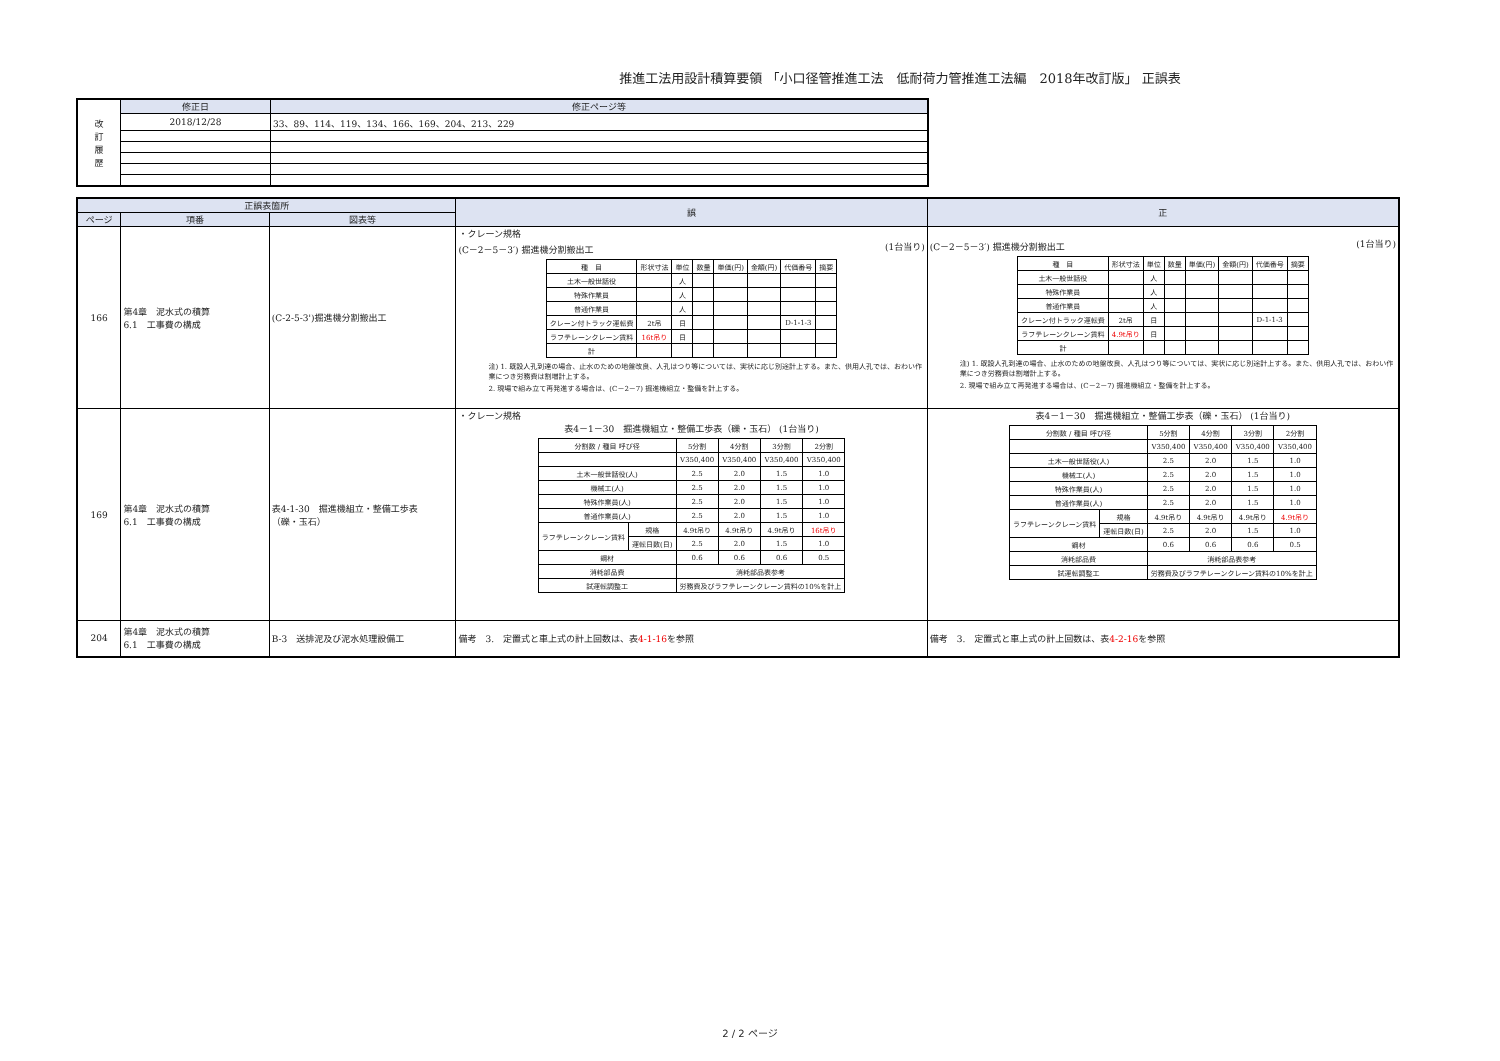推進工法用設計積算要領 「小口径管推進工法　低耐荷力管推進工法編　2018年改訂版」 正誤表
| 改 訂 履 歴 | 修正日 | 修正ページ等 |
| | 2018/12/28 | 33、89、114、119、134、166、169、204、213、229 |
| 正誤表箇所 | | | 誤 | 正 |
| --- | --- | --- | --- | --- |
| ページ | 項番 | 図表等 | | |
| 166 | 第4章 泥水式の積算 6.1 工事費の構成 | (C-2-5-3')掘進機分割搬出工 | ・クレーン規格 (C－2－5－3′) 掘進機分割搬出工 (1台当り) / 種 目 / 形状寸法 / 単位 / 数量 / 単価(円) / 金額(円) / 代価番号 / 摘要 / / 土木一般世話役 / / 人 / / / / / / / 特殊作業員 / / 人 / / / / / / / 普通作業員 / / 人 / / / / / / / クレーン付トラック運転費 / 2t吊 / 日 / / / / D-1-1-3 / / / ラフテレーンクレーン賃料 / 16t吊り / 日 / / / / / / / 計 / / / / / / / / 注) 1. 既設人孔到達の場合、止水のための地盤改良、人孔はつり等については、実状に応じ別途計上する。また、供用人孔では、おわい作業につき労務費は割増計上する。 2. 現場で組み立て再発進する場合は、(C－2－7) 掘進機組立・整備を計上する。 | (C－2－5－3′) 掘進機分割搬出工 (1台当り) / 種 目 / 形状寸法 / 単位 / 数量 / 単価(円) / 金額(円) / 代価番号 / 摘要 / / 土木一般世話役 / / 人 / / / / / / / 特殊作業員 / / 人 / / / / / / / 普通作業員 / / 人 / / / / / / / クレーン付トラック運転費 / 2t吊 / 日 / / / / D-1-1-3 / / / ラフテレーンクレーン賃料 / 4.9t吊り / 日 / / / / / / / 計 / / / / / / / / 注) 1. 既設人孔到達の場合、止水のための地盤改良、人孔はつり等については、実状に応じ別途計上する。また、供用人孔では、おわい作業につき労務費は割増計上する。 2. 現場で組み立て再発進する場合は、(C－2－7) 掘進機組立・整備を計上する。 |
| 169 | 第4章 泥水式の積算 6.1 工事費の構成 | 表4-1-30 掘進機組立・整備工歩表 （礫・玉石） | ・クレーン規格 表4－1－30 掘進機組立・整備工歩表（礫・玉石） (1台当り) / 分割数 / 種目 呼び径 / / 5分割 / 4分割 / 3分割 / 2分割 / / / / V350,400 / V350,400 / V350,400 / V350,400 / / 土木一般世話役(人) / / 2.5 / 2.0 / 1.5 / 1.0 / / 機械工(人) / / 2.5 / 2.0 / 1.5 / 1.0 / / 特殊作業員(人) / / 2.5 / 2.0 / 1.5 / 1.0 / / 普通作業員(人) / / 2.5 / 2.0 / 1.5 / 1.0 / / ラフテレーンクレーン賃料 / 規格 / 4.9t吊り / 4.9t吊り / 4.9t吊り / 16t吊り / / / 運転日数(日) / 2.5 / 2.0 / 1.5 / 1.0 / / 鋼材 / / 0.6 / 0.6 / 0.6 / 0.5 / / 消耗部品費 / / 消耗部品表参考 / / / / / 試運転調整工 / / 労務費及びラフテレーンクレーン賃料の10%を計上 / / / / | 表4－1－30 掘進機組立・整備工歩表（礫・玉石） (1台当り) / 分割数 / 種目 呼び径 / / 5分割 / 4分割 / 3分割 / 2分割 / / / / V350,400 / V350,400 / V350,400 / V350,400 / / 土木一般世話役(人) / / 2.5 / 2.0 / 1.5 / 1.0 / / 機械工(人) / / 2.5 / 2.0 / 1.5 / 1.0 / / 特殊作業員(人) / / 2.5 / 2.0 / 1.5 / 1.0 / / 普通作業員(人) / / 2.5 / 2.0 / 1.5 / 1.0 / / ラフテレーンクレーン賃料 / 規格 / 4.9t吊り / 4.9t吊り / 4.9t吊り / 4.9t吊り / / / 運転日数(日) / 2.5 / 2.0 / 1.5 / 1.0 / / 鋼材 / / 0.6 / 0.6 / 0.6 / 0.5 / / 消耗部品費 / / 消耗部品表参考 / / / / / 試運転調整工 / / 労務費及びラフテレーンクレーン賃料の10%を計上 / / / / |
| 204 | 第4章 泥水式の積算 6.1 工事費の構成 | B-3 送排泥及び泥水処理設備工 | 備考 3. 定置式と車上式の計上回数は、表 4-1-16 を参照 | 備考 3. 定置式と車上式の計上回数は、表 4-2-16 を参照 |
2 / 2 ページ